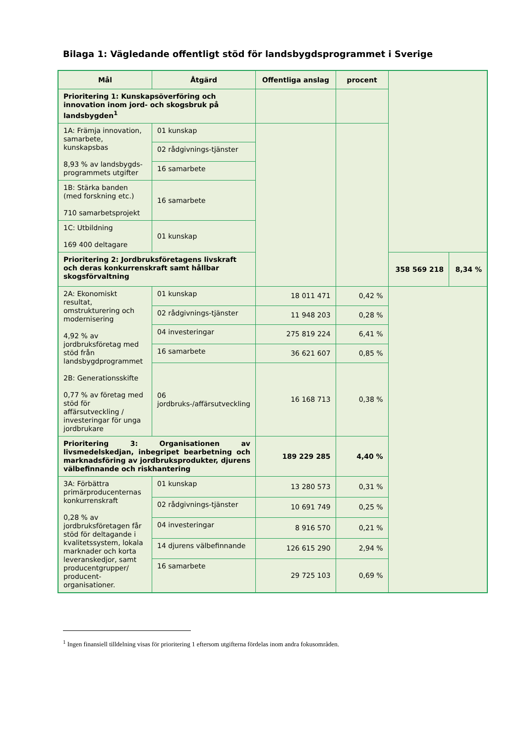Bilaga 1: Vägledande offentligt stöd för landsbygdsprogrammet i Sverige
| Mål | Åtgärd | Offentliga anslag | procent | | |
| --- | --- | --- | --- | --- | --- |
| Prioritering 1: Kunskapsöverföring och innovation inom jord- och skogsbruk på landsbygden<sup>1</sup> | | | | | |
| 1A: Främja innovation, samarbete, kunskapsbas 8,93 % av landsbygds-programmets utgifter | 01 kunskap | | | | |
| | 02 rådgivnings-tjänster | | | | |
| | 16 samarbete | | | | |
| 1B: Stärka banden (med forskning etc.) 710 samarbetsprojekt | 16 samarbete | | | | |
| 1C: Utbildning 169 400 deltagare | 01 kunskap | | | | |
| Prioritering 2: Jordbruksföretagens livskraft och deras konkurrenskraft samt hållbar skogsförvaltning | | | | 358 569 218 | 8,34 % |
| 2A: Ekonomiskt resultat, omstrukturering och modernisering 4,92 % av jordbruksföretag med stöd från landsbygdprogrammet 2B: Generationsskifte 0,77 % av företag med stöd för affärsutveckling / investeringar för unga jordbrukare | 01 kunskap | 18 011 471 | 0,42 % | | |
| | 02 rådgivnings-tjänster | 11 948 203 | 0,28 % | | |
| | 04 investeringar | 275 819 224 | 6,41 % | | |
| | 16 samarbete | 36 621 607 | 0,85 % | | |
| | 06 jordbruks-/affärsutveckling | 16 168 713 | 0,38 % | | |
| Prioritering 3: Organisationen av livsmedelskedjan, inbegripet bearbetning och marknadsföring av jordbruksprodukter, djurens välbefinnande och riskhantering | | 189 229 285 | 4,40 % | | |
| 3A: Förbättra primärproducenternas konkurrenskraft 0,28 % av jordbruksföretagen får stöd för deltagande i kvalitetssystem, lokala marknader och korta leveranskedjor, samt producentgrupper/ producent-organisationer. | 01 kunskap | 13 280 573 | 0,31 % | | |
| | 02 rådgivnings-tjänster | 10 691 749 | 0,25 % | | |
| | 04 investeringar | 8 916 570 | 0,21 % | | |
| | 14 djurens välbefinnande | 126 615 290 | 2,94 % | | |
| | 16 samarbete | 29 725 103 | 0,69 % | | |
<sup>1</sup> Ingen finansiell tilldelning visas för prioritering 1 eftersom utgifterna fördelas inom andra fokusområden.